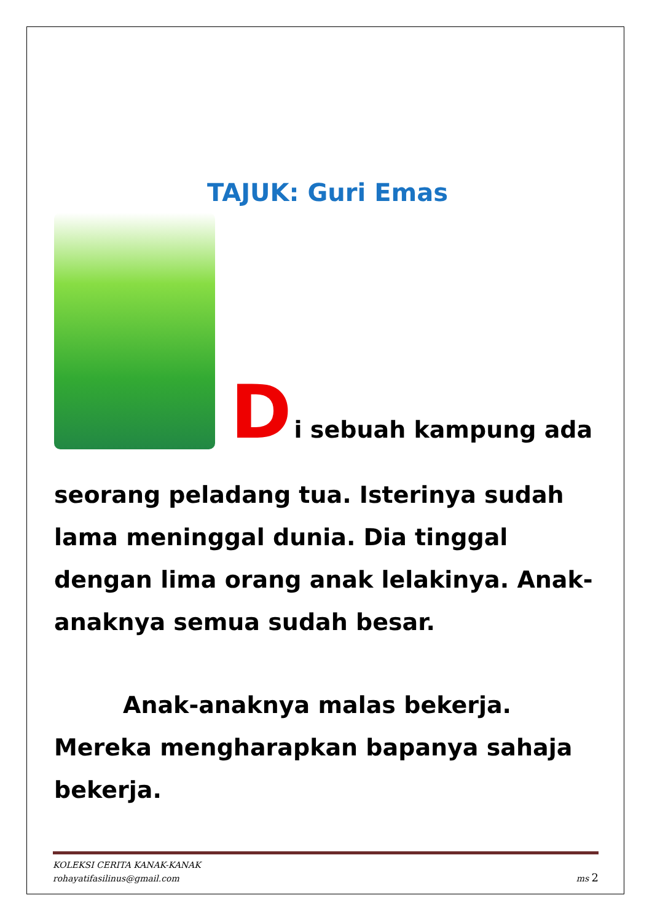TAJUK: Guri Emas
Di sebuah kampung ada
seorang peladang tua. Isterinya sudah lama meninggal dunia. Dia tinggal dengan lima orang anak lelakinya. Anak-anaknya semua sudah besar.
Anak-anaknya malas bekerja. Mereka mengharapkan bapanya sahaja bekerja.
KOLEKSI CERITA KANAK-KANAK
rohayatifasilinus@gmail.com
ms 2